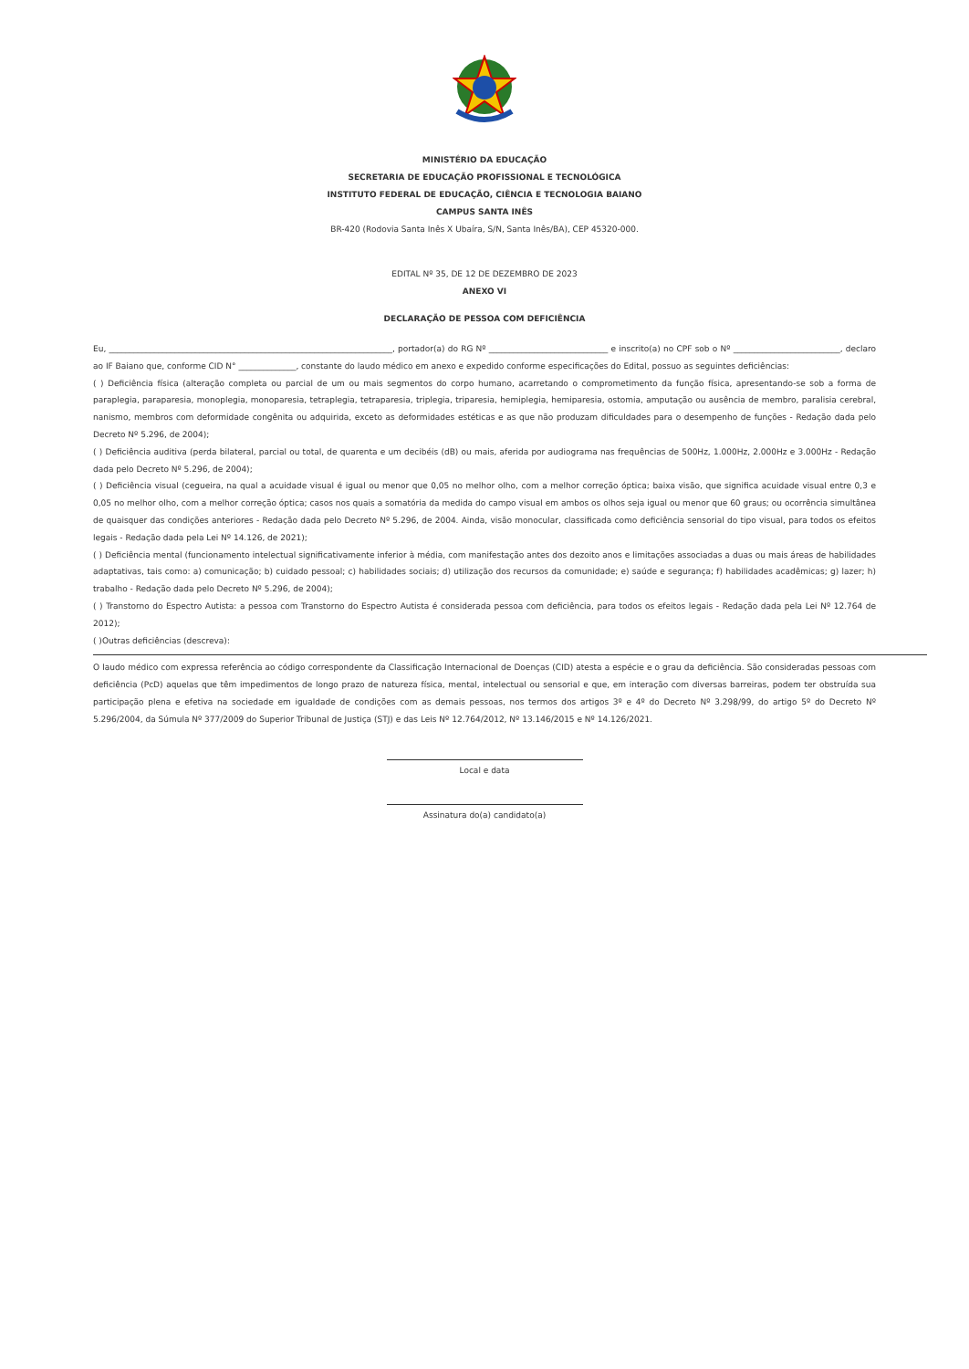MINISTÉRIO DA EDUCAÇÃO
SECRETARIA DE EDUCAÇÃO PROFISSIONAL E TECNOLÓGICA
INSTITUTO FEDERAL DE EDUCAÇÃO, CIÊNCIA E TECNOLOGIA BAIANO
CAMPUS SANTA INÊS
BR-420 (Rodovia Santa Inês X Ubaíra, S/N, Santa Inês/BA), CEP 45320-000.
EDITAL Nº 35, DE 12 DE DEZEMBRO DE 2023
ANEXO VI
DECLARAÇÃO DE PESSOA COM DEFICIÊNCIA
Eu, _____________________________________________________________________, portador(a) do RG Nº _____________________________ e inscrito(a) no CPF sob o Nº __________________________, declaro ao IF Baiano que, conforme CID N° ______________, constante do laudo médico em anexo e expedido conforme especificações do Edital, possuo as seguintes deficiências:
( ) Deficiência física (alteração completa ou parcial de um ou mais segmentos do corpo humano, acarretando o comprometimento da função física, apresentando-se sob a forma de paraplegia, paraparesia, monoplegia, monoparesia, tetraplegia, tetraparesia, triplegia, triparesia, hemiplegia, hemiparesia, ostomia, amputação ou ausência de membro, paralisia cerebral, nanismo, membros com deformidade congênita ou adquirida, exceto as deformidades estéticas e as que não produzam dificuldades para o desempenho de funções - Redação dada pelo Decreto Nº 5.296, de 2004);
( ) Deficiência auditiva (perda bilateral, parcial ou total, de quarenta e um decibéis (dB) ou mais, aferida por audiograma nas frequências de 500Hz, 1.000Hz, 2.000Hz e 3.000Hz - Redação dada pelo Decreto Nº 5.296, de 2004);
( ) Deficiência visual (cegueira, na qual a acuidade visual é igual ou menor que 0,05 no melhor olho, com a melhor correção óptica; baixa visão, que significa acuidade visual entre 0,3 e 0,05 no melhor olho, com a melhor correção óptica; casos nos quais a somatória da medida do campo visual em ambos os olhos seja igual ou menor que 60 graus; ou ocorrência simultânea de quaisquer das condições anteriores - Redação dada pelo Decreto Nº 5.296, de 2004. Ainda, visão monocular, classificada como deficiência sensorial do tipo visual, para todos os efeitos legais - Redação dada pela Lei Nº 14.126, de 2021);
( ) Deficiência mental (funcionamento intelectual significativamente inferior à média, com manifestação antes dos dezoito anos e limitações associadas a duas ou mais áreas de habilidades adaptativas, tais como: a) comunicação; b) cuidado pessoal; c) habilidades sociais; d) utilização dos recursos da comunidade; e) saúde e segurança; f) habilidades acadêmicas; g) lazer; h) trabalho - Redação dada pelo Decreto Nº 5.296, de 2004);
( ) Transtorno do Espectro Autista: a pessoa com Transtorno do Espectro Autista é considerada pessoa com deficiência, para todos os efeitos legais - Redação dada pela Lei Nº 12.764 de 2012);
( )Outras deficiências (descreva):
O laudo médico com expressa referência ao código correspondente da Classificação Internacional de Doenças (CID) atesta a espécie e o grau da deficiência. São consideradas pessoas com deficiência (PcD) aquelas que têm impedimentos de longo prazo de natureza física, mental, intelectual ou sensorial e que, em interação com diversas barreiras, podem ter obstruída sua participação plena e efetiva na sociedade em igualdade de condições com as demais pessoas, nos termos dos artigos 3º e 4º do Decreto Nº 3.298/99, do artigo 5º do Decreto Nº 5.296/2004, da Súmula Nº 377/2009 do Superior Tribunal de Justiça (STJ) e das Leis Nº 12.764/2012, Nº 13.146/2015 e Nº 14.126/2021.
Local e data
Assinatura do(a) candidato(a)